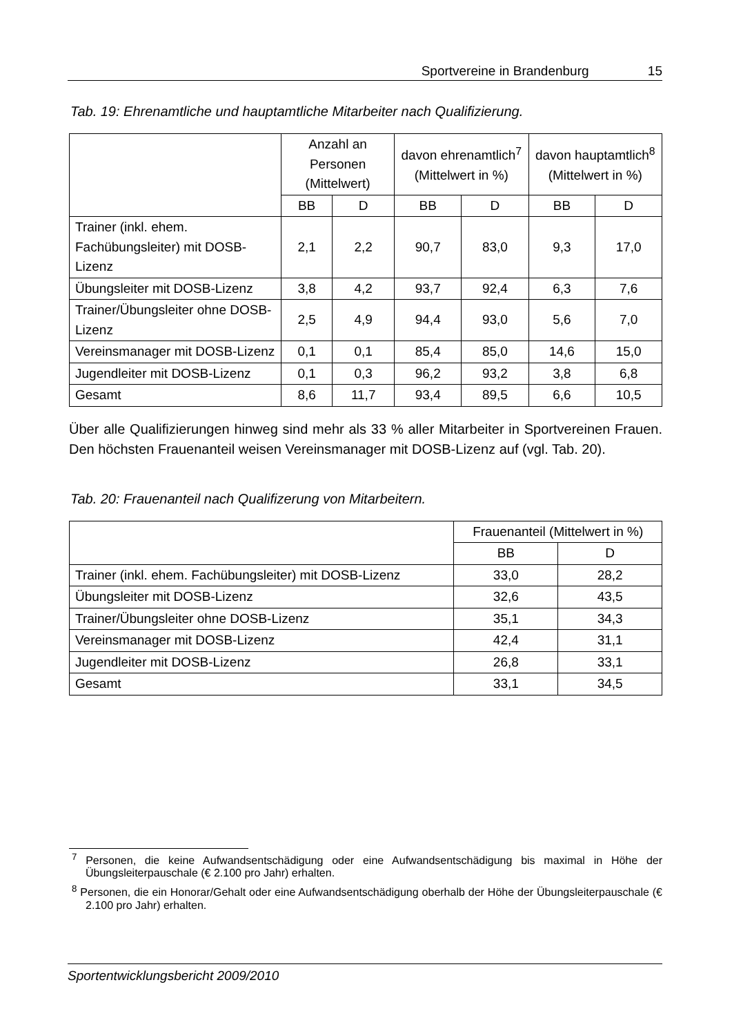Sportvereine in Brandenburg 15
Tab. 19: Ehrenamtliche und hauptamtliche Mitarbeiter nach Qualifizierung.
| | Anzahl an Personen (Mittelwert) | | davon ehrenamtlich<sup>7</sup> (Mittelwert in %) | | davon hauptamtlich<sup>8</sup> (Mittelwert in %) | |
| --- | --- | --- | --- | --- | --- | --- |
| | BB | D | BB | D | BB | D |
| Trainer (inkl. ehem. Fachübungsleiter) mit DOSB-Lizenz | 2,1 | 2,2 | 90,7 | 83,0 | 9,3 | 17,0 |
| Übungsleiter mit DOSB-Lizenz | 3,8 | 4,2 | 93,7 | 92,4 | 6,3 | 7,6 |
| Trainer/Übungsleiter ohne DOSB-Lizenz | 2,5 | 4,9 | 94,4 | 93,0 | 5,6 | 7,0 |
| Vereinsmanager mit DOSB-Lizenz | 0,1 | 0,1 | 85,4 | 85,0 | 14,6 | 15,0 |
| Jugendleiter mit DOSB-Lizenz | 0,1 | 0,3 | 96,2 | 93,2 | 3,8 | 6,8 |
| Gesamt | 8,6 | 11,7 | 93,4 | 89,5 | 6,6 | 10,5 |
Über alle Qualifizierungen hinweg sind mehr als 33 % aller Mitarbeiter in Sportvereinen Frauen. Den höchsten Frauenanteil weisen Vereinsmanager mit DOSB-Lizenz auf (vgl. Tab. 20).
Tab. 20: Frauenanteil nach Qualifizerung von Mitarbeitern.
| | Frauenanteil (Mittelwert in %) | |
| --- | --- | --- |
| | BB | D |
| Trainer (inkl. ehem. Fachübungsleiter) mit DOSB-Lizenz | 33,0 | 28,2 |
| Übungsleiter mit DOSB-Lizenz | 32,6 | 43,5 |
| Trainer/Übungsleiter ohne DOSB-Lizenz | 35,1 | 34,3 |
| Vereinsmanager mit DOSB-Lizenz | 42,4 | 31,1 |
| Jugendleiter mit DOSB-Lizenz | 26,8 | 33,1 |
| Gesamt | 33,1 | 34,5 |
<sup>7</sup> Personen, die keine Aufwandsentschädigung oder eine Aufwandsentschädigung bis maximal in Höhe der Übungsleiterpauschale (€ 2.100 pro Jahr) erhalten.
<sup>8</sup> Personen, die ein Honorar/Gehalt oder eine Aufwandsentschädigung oberhalb der Höhe der Übungsleiterpauschale (€ 2.100 pro Jahr) erhalten.
Sportentwicklungsbericht 2009/2010